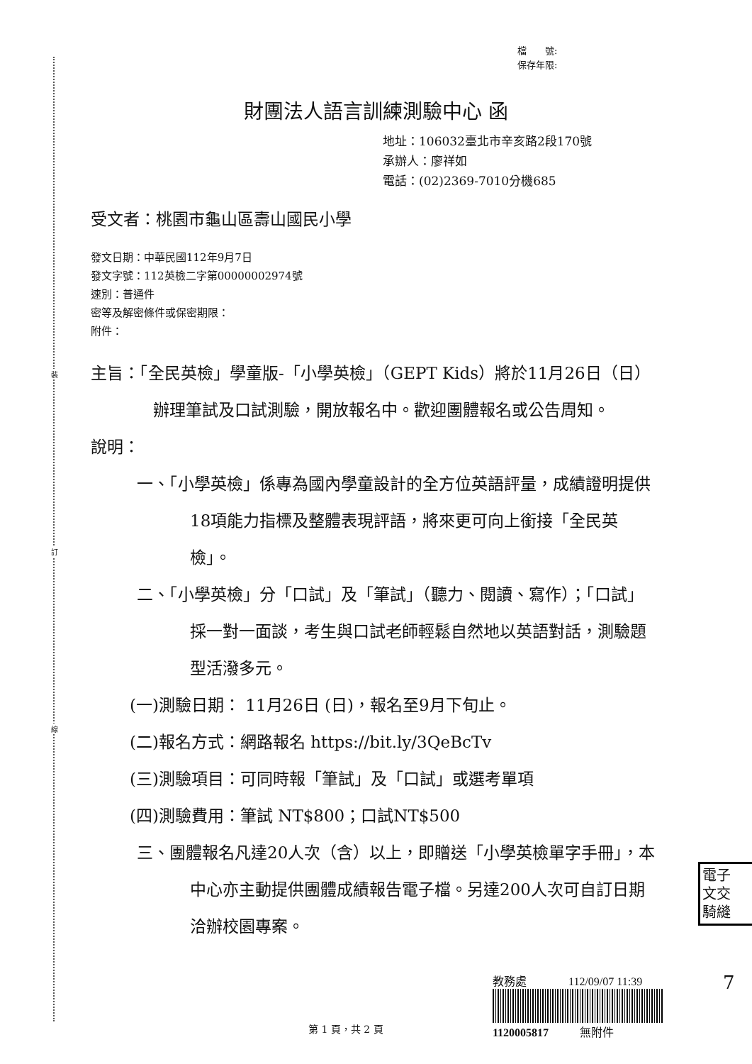裝
訂
線
檔　　號:
保存年限:
財團法人語言訓練測驗中心 函
地址：106032臺北市辛亥路2段170號
承辦人：廖祥如
電話：(02)2369-7010分機685
受文者：桃園市龜山區壽山國民小學
發文日期：中華民國112年9月7日
發文字號：112英檢二字第00000002974號
速別：普通件
密等及解密條件或保密期限：
附件：
主旨：「全民英檢」學童版-「小學英檢」（GEPT Kids）將於11月26日（日）辦理筆試及口試測驗，開放報名中。歡迎團體報名或公告周知。
說明：
一、「小學英檢」係專為國內學童設計的全方位英語評量，成績證明提供18項能力指標及整體表現評語，將來更可向上銜接「全民英檢」。
二、「小學英檢」分「口試」及「筆試」（聽力、閱讀、寫作）；「口試」採一對一面談，考生與口試老師輕鬆自然地以英語對話，測驗題型活潑多元。
(一)測驗日期： 11月26日 (日)，報名至9月下旬止。
(二)報名方式：網路報名 https://bit.ly/3QeBcTv
(三)測驗項目：可同時報「筆試」及「口試」或選考單項
(四)測驗費用：筆試 NT$800；口試NT$500
三、團體報名凡達20人次（含）以上，即贈送「小學英檢單字手冊」，本中心亦主動提供團體成績報告電子檔。另達200人次可自訂日期洽辦校園專案。
電子
文交
騎縫
教務處 112/09/07 11:39
1120005817 無附件
7
第 1 頁，共 2 頁